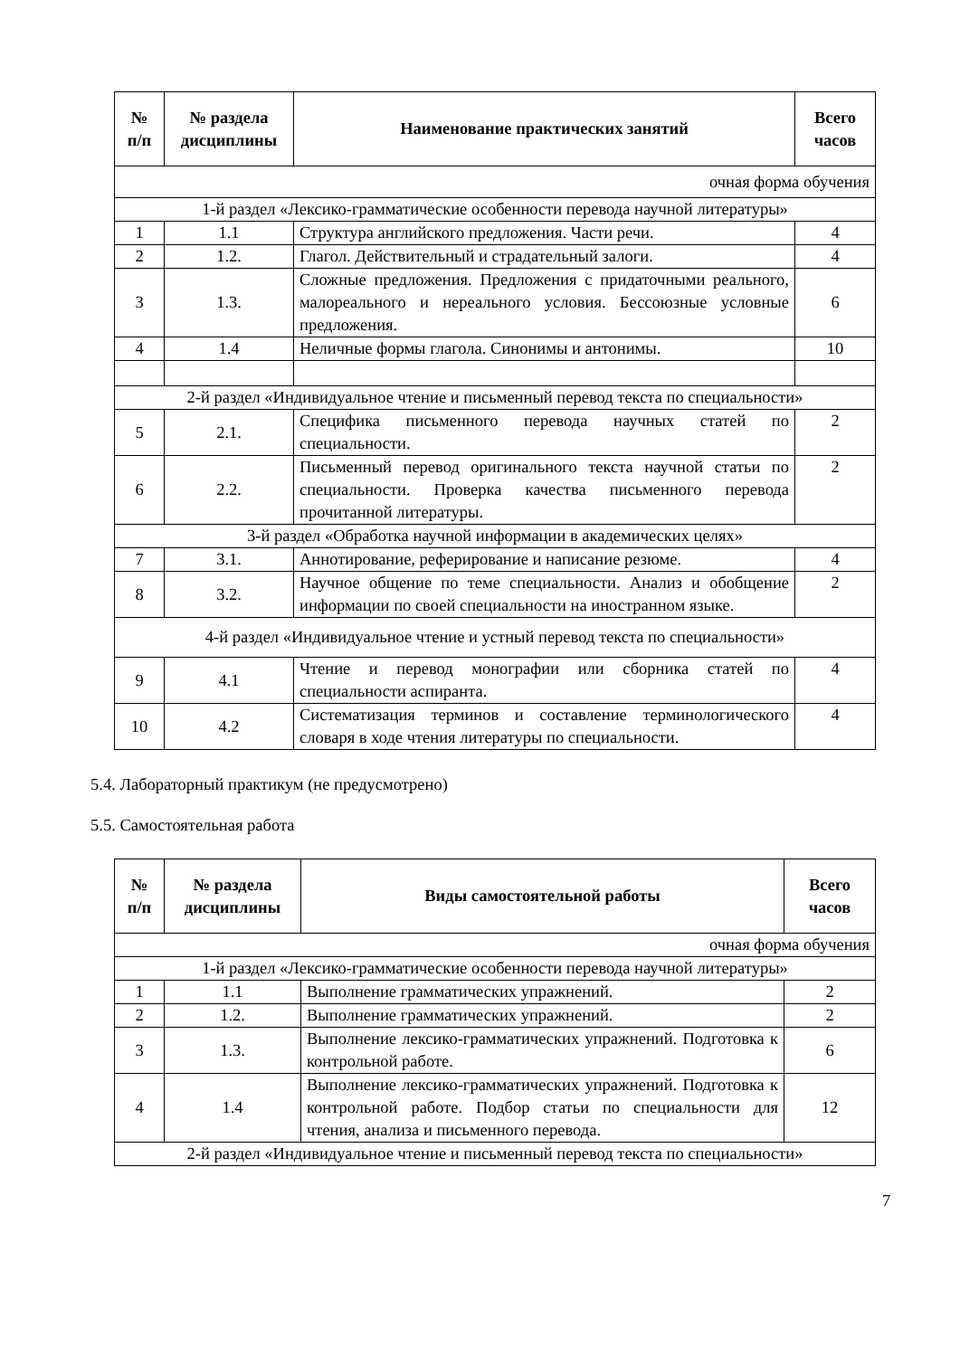| № п/п | № раздела дисциплины | Наименование практических занятий | Всего часов |
| --- | --- | --- | --- |
| очная форма обучения | | | |
| 1-й раздел «Лексико-грамматические особенности перевода научной литературы» | | | |
| 1 | 1.1 | Структура английского предложения. Части речи. | 4 |
| 2 | 1.2. | Глагол. Действительный и страдательный залоги. | 4 |
| 3 | 1.3. | Сложные предложения. Предложения с придаточными реального, малореального и нереального условия. Бессоюзные условные предложения. | 6 |
| 4 | 1.4 | Неличные формы глагола. Синонимы и антонимы. | 10 |
| 2-й раздел «Индивидуальное чтение и письменный перевод текста по специальности» | | | |
| 5 | 2.1. | Специфика письменного перевода научных статей по специальности. | 2 |
| 6 | 2.2. | Письменный перевод оригинального текста научной статьи по специальности. Проверка качества письменного перевода прочитанной литературы. | 2 |
| 3-й раздел «Обработка научной информации в академических целях» | | | |
| 7 | 3.1. | Аннотирование, реферирование и написание резюме. | 4 |
| 8 | 3.2. | Научное общение по теме специальности. Анализ и обобщение информации по своей специальности на иностранном языке. | 2 |
| 4-й раздел «Индивидуальное чтение и устный перевод текста по специальности» | | | |
| 9 | 4.1 | Чтение и перевод монографии или сборника статей по специальности аспиранта. | 4 |
| 10 | 4.2 | Систематизация терминов и составление терминологического словаря в ходе чтения литературы по специальности. | 4 |
5.4. Лабораторный практикум (не предусмотрено)
5.5. Самостоятельная работа
| № п/п | № раздела дисциплины | Виды самостоятельной работы | Всего часов |
| --- | --- | --- | --- |
| очная форма обучения | | | |
| 1-й раздел «Лексико-грамматические особенности перевода научной литературы» | | | |
| 1 | 1.1 | Выполнение грамматических упражнений. | 2 |
| 2 | 1.2. | Выполнение грамматических упражнений. | 2 |
| 3 | 1.3. | Выполнение лексико-грамматических упражнений. Подготовка к контрольной работе. | 6 |
| 4 | 1.4 | Выполнение лексико-грамматических упражнений. Подготовка к контрольной работе. Подбор статьи по специальности для чтения, анализа и письменного перевода. | 12 |
| 2-й раздел «Индивидуальное чтение и письменный перевод текста по специальности» | | | |
7